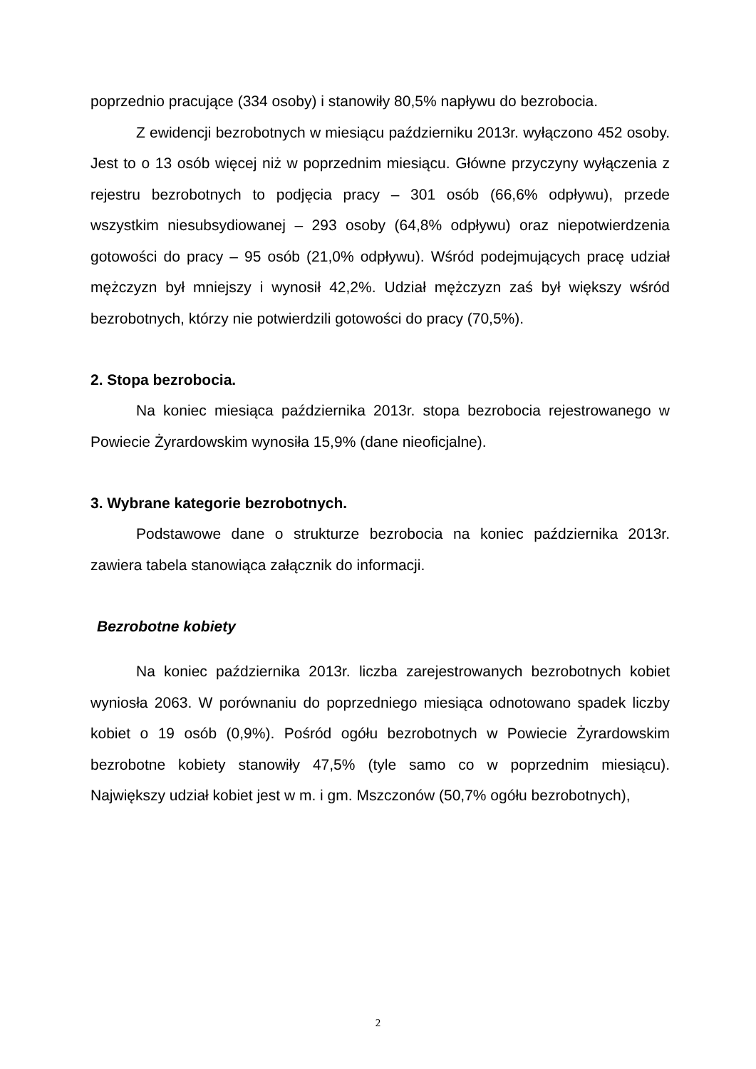poprzednio pracujące (334 osoby) i stanowiły 80,5% napływu do bezrobocia.
Z ewidencji bezrobotnych w miesiącu październiku 2013r. wyłączono 452 osoby. Jest to o 13 osób więcej niż w poprzednim miesiącu. Główne przyczyny wyłączenia z rejestru bezrobotnych to podjęcia pracy – 301 osób (66,6% odpływu), przede wszystkim niesubsydiowanej – 293 osoby (64,8% odpływu) oraz niepotwierdzenia gotowości do pracy – 95 osób (21,0% odpływu). Wśród podejmujących pracę udział mężczyzn był mniejszy i wynosił 42,2%. Udział mężczyzn zaś był większy wśród bezrobotnych, którzy nie potwierdzili gotowości do pracy (70,5%).
2. Stopa bezrobocia.
Na koniec miesiąca października 2013r. stopa bezrobocia rejestrowanego w Powiecie Żyrardowskim wynosiła 15,9% (dane nieoficjalne).
3. Wybrane kategorie bezrobotnych.
Podstawowe dane o strukturze bezrobocia na koniec października 2013r. zawiera tabela stanowiąca załącznik do informacji.
Bezrobotne kobiety
Na koniec października 2013r. liczba zarejestrowanych bezrobotnych kobiet wyniosła 2063. W porównaniu do poprzedniego miesiąca odnotowano spadek liczby kobiet o 19 osób (0,9%). Pośród ogółu bezrobotnych w Powiecie Żyrardowskim bezrobotne kobiety stanowiły 47,5% (tyle samo co w poprzednim miesiącu). Największy udział kobiet jest w m. i gm. Mszczonów (50,7% ogółu bezrobotnych),
2